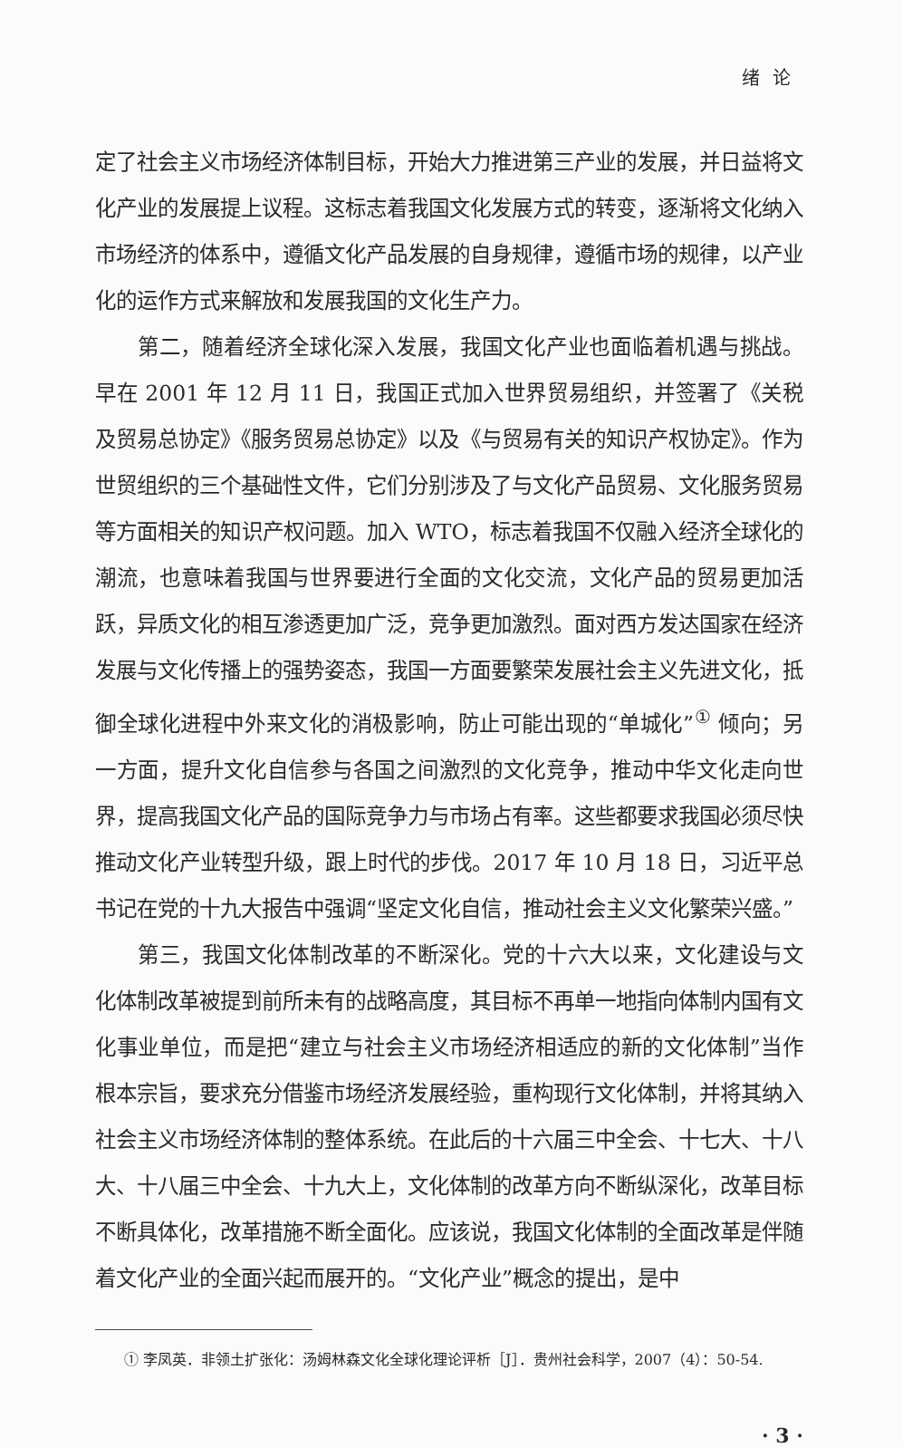绪论
定了社会主义市场经济体制目标，开始大力推进第三产业的发展，并日益将文化产业的发展提上议程。这标志着我国文化发展方式的转变，逐渐将文化纳入市场经济的体系中，遵循文化产品发展的自身规律，遵循市场的规律，以产业化的运作方式来解放和发展我国的文化生产力。
第二，随着经济全球化深入发展，我国文化产业也面临着机遇与挑战。早在 2001 年 12 月 11 日，我国正式加入世界贸易组织，并签署了《关税及贸易总协定》《服务贸易总协定》以及《与贸易有关的知识产权协定》。作为世贸组织的三个基础性文件，它们分别涉及了与文化产品贸易、文化服务贸易等方面相关的知识产权问题。加入 WTO，标志着我国不仅融入经济全球化的潮流，也意味着我国与世界要进行全面的文化交流，文化产品的贸易更加活跃，异质文化的相互渗透更加广泛，竞争更加激烈。面对西方发达国家在经济发展与文化传播上的强势姿态，我国一方面要繁荣发展社会主义先进文化，抵御全球化进程中外来文化的消极影响，防止可能出现的“单城化”<sup>①</sup> 倾向；另一方面，提升文化自信参与各国之间激烈的文化竞争，推动中华文化走向世界，提高我国文化产品的国际竞争力与市场占有率。这些都要求我国必须尽快推动文化产业转型升级，跟上时代的步伐。2017 年 10 月 18 日，习近平总书记在党的十九大报告中强调“坚定文化自信，推动社会主义文化繁荣兴盛。”
第三，我国文化体制改革的不断深化。党的十六大以来，文化建设与文化体制改革被提到前所未有的战略高度，其目标不再单一地指向体制内国有文化事业单位，而是把“建立与社会主义市场经济相适应的新的文化体制”当作根本宗旨，要求充分借鉴市场经济发展经验，重构现行文化体制，并将其纳入社会主义市场经济体制的整体系统。在此后的十六届三中全会、十七大、十八大、十八届三中全会、十九大上，文化体制的改革方向不断纵深化，改革目标不断具体化，改革措施不断全面化。应该说，我国文化体制的全面改革是伴随着文化产业的全面兴起而展开的。“文化产业”概念的提出，是中
① 李凤英．非领土扩张化：汤姆林森文化全球化理论评析［J］．贵州社会科学，2007（4）：50-54.
· 3 ·